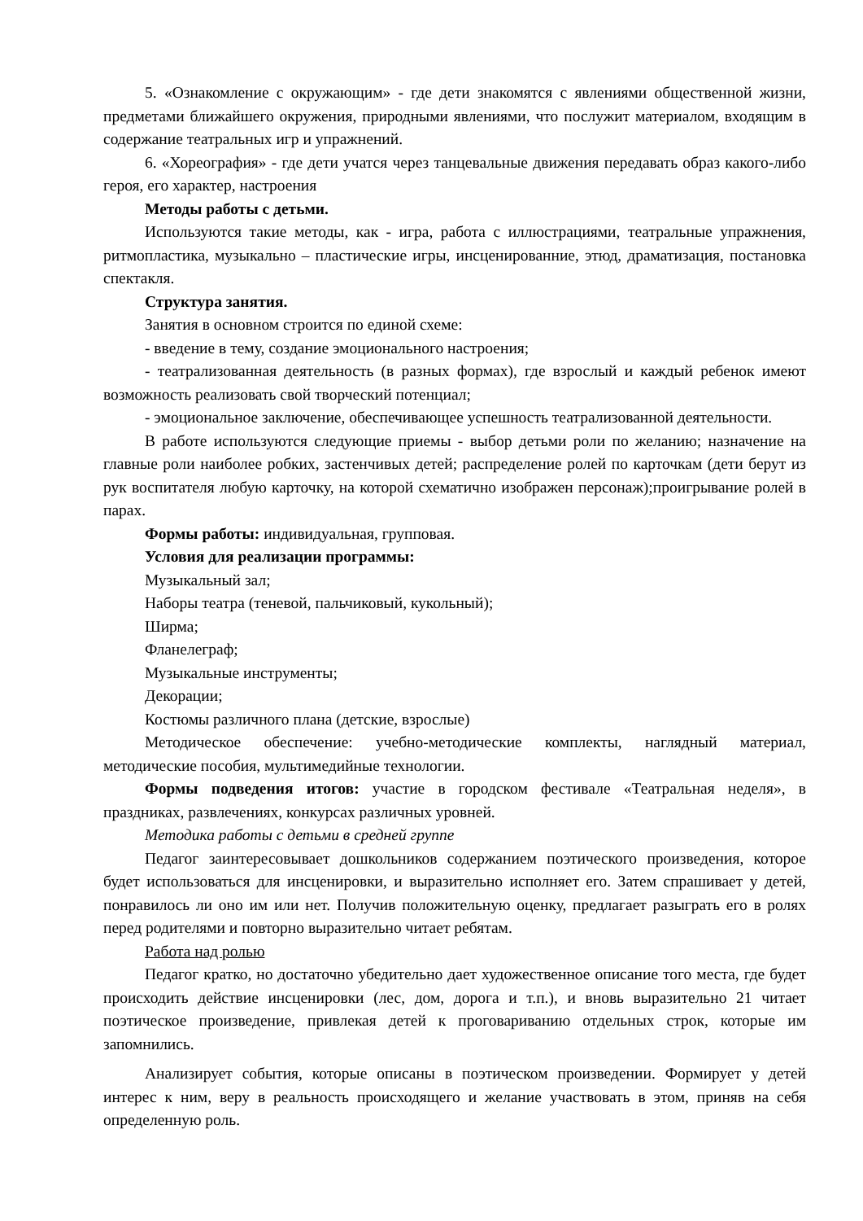5. «Ознакомление с окружающим» - где дети знакомятся с явлениями общественной жизни, предметами ближайшего окружения, природными явлениями, что послужит материалом, входящим в содержание театральных игр и упражнений.
6. «Хореография» - где дети учатся через танцевальные движения передавать образ какого-либо героя, его характер, настроения
Методы работы с детьми.
Используются такие методы, как - игра, работа с иллюстрациями, театральные упражнения, ритмопластика, музыкально – пластические игры, инсценированние, этюд, драматизация, постановка спектакля.
Структура занятия.
Занятия в основном строится по единой схеме:
- введение в тему, создание эмоционального настроения;
- театрализованная деятельность (в разных формах), где взрослый и каждый ребенок имеют возможность реализовать свой творческий потенциал;
- эмоциональное заключение, обеспечивающее успешность театрализованной деятельности.
В работе используются следующие приемы - выбор детьми роли по желанию; назначение на главные роли наиболее робких, застенчивых детей; распределение ролей по карточкам (дети берут из рук воспитателя любую карточку, на которой схематично изображен персонаж);проигрывание ролей в парах.
Формы работы: индивидуальная, групповая.
Условия для реализации программы:
Музыкальный зал;
Наборы театра (теневой, пальчиковый, кукольный);
Ширма;
Фланелеграф;
Музыкальные инструменты;
Декорации;
Костюмы различного плана (детские, взрослые)
Методическое обеспечение: учебно-методические комплекты, наглядный материал, методические пособия, мультимедийные технологии.
Формы подведения итогов: участие в городском фестивале «Театральная неделя», в праздниках, развлечениях, конкурсах различных уровней.
Методика работы с детьми в средней группе
Педагог заинтересовывает дошкольников содержанием поэтического произведения, которое будет использоваться для инсценировки, и выразительно исполняет его. Затем спрашивает у детей, понравилось ли оно им или нет. Получив положительную оценку, предлагает разыграть его в ролях перед родителями и повторно выразительно читает ребятам.
Работа над ролью
Педагог кратко, но достаточно убедительно дает художественное описание того места, где будет происходить действие инсценировки (лес, дом, дорога и т.п.), и вновь выразительно 21 читает поэтическое произведение, привлекая детей к проговариванию отдельных строк, которые им запомнились.
Анализирует события, которые описаны в поэтическом произведении. Формирует у детей интерес к ним, веру в реальность происходящего и желание участвовать в этом, приняв на себя определенную роль.